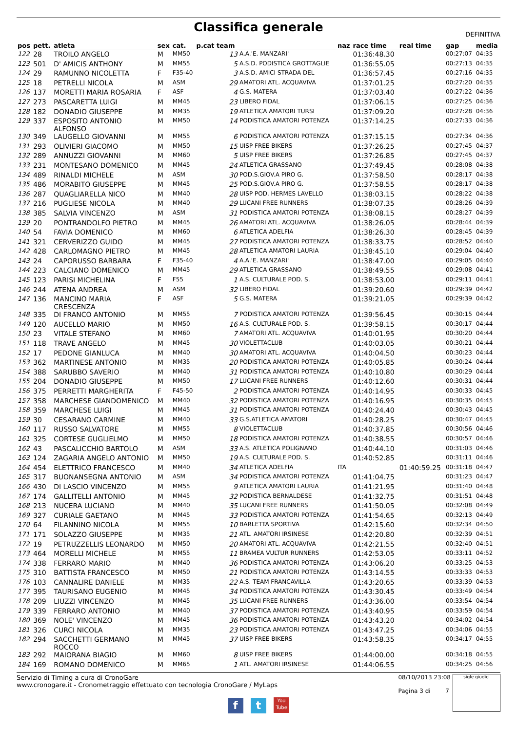Classifica generale
DEFINITIVA
| pos | pett. | atleta | sex | cat. | p.cat team | | naz | race time | real time | gap | media |
| --- | --- | --- | --- | --- | --- | --- | --- | --- | --- | --- | --- |
| 122 | 28 | TROILO ANGELO | M | MM50 | 13 | A.A.'E. MANZARI' | | 01:36:48.30 | | 00:27:07 | 04:35 |
| 123 | 501 | D' AMICIS ANTHONY | M | MM55 | 5 | A.S.D. PODISTICA GROTTAGLIE | | 01:36:55.05 | | 00:27:13 | 04:35 |
| 124 | 29 | RAMUNNO NICOLETTA | F | F35-40 | 3 | A.S.D. AMICI STRADA DEL | | 01:36:57.45 | | 00:27:16 | 04:35 |
| 125 | 18 | PETRELLI NICOLA | M | ASM | 29 | AMATORI ATL. ACQUAVIVA | | 01:37:01.25 | | 00:27:20 | 04:35 |
| 126 | 137 | MORETTI MARIA ROSARIA | F | ASF | 4 | G.S. MATERA | | 01:37:03.40 | | 00:27:22 | 04:36 |
| 127 | 273 | PASCARETTA LUIGI | M | MM45 | 23 | LIBERO FIDAL | | 01:37:06.15 | | 00:27:25 | 04:36 |
| 128 | 182 | DONADIO GIUSEPPE | M | MM35 | 19 | ATLETICA AMATORI TURSI | | 01:37:09.20 | | 00:27:28 | 04:36 |
| 129 | 337 | ESPOSITO ANTONIO ALFONSO | M | MM50 | 14 | PODISTICA AMATORI POTENZA | | 01:37:14.25 | | 00:27:33 | 04:36 |
| 130 | 349 | LAUGELLO GIOVANNI | M | MM55 | 6 | PODISTICA AMATORI POTENZA | | 01:37:15.15 | | 00:27:34 | 04:36 |
| 131 | 293 | OLIVIERI GIACOMO | M | MM50 | 15 | UISP FREE BIKERS | | 01:37:26.25 | | 00:27:45 | 04:37 |
| 132 | 289 | ANNUZZI GIOVANNI | M | MM60 | 5 | UISP FREE BIKERS | | 01:37:26.85 | | 00:27:45 | 04:37 |
| 133 | 231 | MONTESANO DOMENICO | M | MM45 | 24 | ATLETICA GRASSANO | | 01:37:49.45 | | 00:28:08 | 04:38 |
| 134 | 489 | RINALDI MICHELE | M | ASM | 30 | POD.S.GIOV.A PIRO G. | | 01:37:58.50 | | 00:28:17 | 04:38 |
| 135 | 486 | MORABITO GIUSEPPE | M | MM45 | 25 | POD.S.GIOV.A PIRO G. | | 01:37:58.55 | | 00:28:17 | 04:38 |
| 136 | 287 | QUAGLIARELLA NICO | M | MM40 | 28 | UISP POD. HERMES LAVELLO | | 01:38:03.15 | | 00:28:22 | 04:38 |
| 137 | 216 | PUGLIESE NICOLA | M | MM40 | 29 | LUCANI FREE RUNNERS | | 01:38:07.35 | | 00:28:26 | 04:39 |
| 138 | 385 | SALVIA VINCENZO | M | ASM | 31 | PODISTICA AMATORI POTENZA | | 01:38:08.15 | | 00:28:27 | 04:39 |
| 139 | 20 | PONTRANDOLFO PIETRO | M | MM45 | 26 | AMATORI ATL. ACQUAVIVA | | 01:38:26.05 | | 00:28:44 | 04:39 |
| 140 | 54 | FAVIA DOMENICO | M | MM60 | 6 | ATLETICA ADELFIA | | 01:38:26.30 | | 00:28:45 | 04:39 |
| 141 | 321 | CERVERIZZO GUIDO | M | MM45 | 27 | PODISTICA AMATORI POTENZA | | 01:38:33.75 | | 00:28:52 | 04:40 |
| 142 | 428 | CARLOMAGNO PIETRO | M | MM45 | 28 | ATLETICA AMATORI LAURIA | | 01:38:45.10 | | 00:29:04 | 04:40 |
| 143 | 24 | CAPORUSSO BARBARA | F | F35-40 | 4 | A.A.'E. MANZARI' | | 01:38:47.00 | | 00:29:05 | 04:40 |
| 144 | 223 | CALCIANO DOMENICO | M | MM45 | 29 | ATLETICA GRASSANO | | 01:38:49.55 | | 00:29:08 | 04:41 |
| 145 | 123 | PARISI MICHELINA | F | F55 | 1 | A.S. CULTURALE POD. S. | | 01:38:53.00 | | 00:29:11 | 04:41 |
| 146 | 244 | ATENA ANDREA | M | ASM | 32 | LIBERO FIDAL | | 01:39:20.60 | | 00:29:39 | 04:42 |
| 147 | 136 | MANCINO MARIA CRESCENZA | F | ASF | 5 | G.S. MATERA | | 01:39:21.05 | | 00:29:39 | 04:42 |
| 148 | 335 | DI FRANCO ANTONIO | M | MM55 | 7 | PODISTICA AMATORI POTENZA | | 01:39:56.45 | | 00:30:15 | 04:44 |
| 149 | 120 | AUCELLO MARIO | M | MM50 | 16 | A.S. CULTURALE POD. S. | | 01:39:58.15 | | 00:30:17 | 04:44 |
| 150 | 23 | VITALE STEFANO | M | MM60 | 7 | AMATORI ATL. ACQUAVIVA | | 01:40:01.95 | | 00:30:20 | 04:44 |
| 151 | 118 | TRAVE ANGELO | M | MM45 | 30 | VIOLETTACLUB | | 01:40:03.05 | | 00:30:21 | 04:44 |
| 152 | 17 | PEDONE GIANLUCA | M | MM40 | 30 | AMATORI ATL. ACQUAVIVA | | 01:40:04.50 | | 00:30:23 | 04:44 |
| 153 | 362 | MARTINESE ANTONIO | M | MM35 | 20 | PODISTICA AMATORI POTENZA | | 01:40:05.85 | | 00:30:24 | 04:44 |
| 154 | 388 | SARUBBO SAVERIO | M | MM40 | 31 | PODISTICA AMATORI POTENZA | | 01:40:10.80 | | 00:30:29 | 04:44 |
| 155 | 204 | DONADIO GIUSEPPE | M | MM50 | 17 | LUCANI FREE RUNNERS | | 01:40:12.60 | | 00:30:31 | 04:44 |
| 156 | 375 | PERRETTI MARGHERITA | F | F45-50 | 2 | PODISTICA AMATORI POTENZA | | 01:40:14.95 | | 00:30:33 | 04:45 |
| 157 | 358 | MARCHESE GIANDOMENICO | M | MM40 | 32 | PODISTICA AMATORI POTENZA | | 01:40:16.95 | | 00:30:35 | 04:45 |
| 158 | 359 | MARCHESE LUIGI | M | MM45 | 31 | PODISTICA AMATORI POTENZA | | 01:40:24.40 | | 00:30:43 | 04:45 |
| 159 | 30 | CESARANO CARMINE | M | MM40 | 33 | G.S.ATLETICA AMATORI | | 01:40:28.25 | | 00:30:47 | 04:45 |
| 160 | 117 | RUSSO SALVATORE | M | MM55 | 8 | VIOLETTACLUB | | 01:40:37.85 | | 00:30:56 | 04:46 |
| 161 | 325 | CORTESE GUGLIELMO | M | MM50 | 18 | PODISTICA AMATORI POTENZA | | 01:40:38.55 | | 00:30:57 | 04:46 |
| 162 | 43 | PASCALICCHIO BARTOLO | M | ASM | 33 | A.S. ATLETICA POLIGNANO | | 01:40:44.10 | | 00:31:03 | 04:46 |
| 163 | 124 | ZAGARIA ANGELO ANTONIO | M | MM50 | 19 | A.S. CULTURALE POD. S. | | 01:40:52.85 | | 00:31:11 | 04:46 |
| 164 | 454 | ELETTRICO FRANCESCO | M | MM40 | 34 | ATLETICA ADELFIA | ITA | | 01:40:59.25 | 00:31:18 | 04:47 |
| 165 | 317 | BUONANSEGNA ANTONIO | M | ASM | 34 | PODISTICA AMATORI POTENZA | | 01:41:04.75 | | 00:31:23 | 04:47 |
| 166 | 430 | DI LASCIO VINCENZO | M | MM55 | 9 | ATLETICA AMATORI LAURIA | | 01:41:21.95 | | 00:31:40 | 04:48 |
| 167 | 174 | GALLITELLI ANTONIO | M | MM45 | 32 | PODISTICA BERNALDESE | | 01:41:32.75 | | 00:31:51 | 04:48 |
| 168 | 213 | NUCERA LUCIANO | M | MM40 | 35 | LUCANI FREE RUNNERS | | 01:41:50.05 | | 00:32:08 | 04:49 |
| 169 | 327 | CURIALE GAETANO | M | MM45 | 33 | PODISTICA AMATORI POTENZA | | 01:41:54.65 | | 00:32:13 | 04:49 |
| 170 | 64 | FILANNINO NICOLA | M | MM55 | 10 | BARLETTA SPORTIVA | | 01:42:15.60 | | 00:32:34 | 04:50 |
| 171 | 171 | SOLAZZO GIUSEPPE | M | MM35 | 21 | ATL. AMATORI IRSINESE | | 01:42:20.80 | | 00:32:39 | 04:51 |
| 172 | 19 | PETRUZZELLIS LEONARDO | M | MM50 | 20 | AMATORI ATL. ACQUAVIVA | | 01:42:21.55 | | 00:32:40 | 04:51 |
| 173 | 464 | MORELLI MICHELE | M | MM55 | 11 | BRAMEA VULTUR RUNNERS | | 01:42:53.05 | | 00:33:11 | 04:52 |
| 174 | 338 | FERRARO MARIO | M | MM40 | 36 | PODISTICA AMATORI POTENZA | | 01:43:06.20 | | 00:33:25 | 04:53 |
| 175 | 310 | BATTISTA FRANCESCO | M | MM50 | 21 | PODISTICA AMATORI POTENZA | | 01:43:14.55 | | 00:33:33 | 04:53 |
| 176 | 103 | CANNALIRE DANIELE | M | MM35 | 22 | A.S. TEAM FRANCAVILLA | | 01:43:20.65 | | 00:33:39 | 04:53 |
| 177 | 395 | TAURISANO EUGENIO | M | MM45 | 34 | PODISTICA AMATORI POTENZA | | 01:43:30.45 | | 00:33:49 | 04:54 |
| 178 | 209 | LIUZZI VINCENZO | M | MM45 | 35 | LUCANI FREE RUNNERS | | 01:43:36.00 | | 00:33:54 | 04:54 |
| 179 | 339 | FERRARO ANTONIO | M | MM40 | 37 | PODISTICA AMATORI POTENZA | | 01:43:40.95 | | 00:33:59 | 04:54 |
| 180 | 369 | NOLE' VINCENZO | M | MM45 | 36 | PODISTICA AMATORI POTENZA | | 01:43:43.20 | | 00:34:02 | 04:54 |
| 181 | 326 | CURCI NICOLA | M | MM35 | 23 | PODISTICA AMATORI POTENZA | | 01:43:47.25 | | 00:34:06 | 04:55 |
| 182 | 294 | SACCHETTI GERMANO ROCCO | M | MM45 | 37 | UISP FREE BIKERS | | 01:43:58.35 | | 00:34:17 | 04:55 |
| 183 | 292 | MAIORANA BIAGIO | M | MM60 | 8 | UISP FREE BIKERS | | 01:44:00.00 | | 00:34:18 | 04:55 |
| 184 | 169 | ROMANO DOMENICO | M | MM65 | 1 | ATL. AMATORI IRSINESE | | 01:44:06.55 | | 00:34:25 | 04:56 |
Servizio di Timing a cura di CronoGare
www.cronogare.it - Cronometraggio effettuato con tecnologia CronoGare / MyLaps
08/10/2013 23:08
Pagina 3 di 7
sigle giudici
f t You Tube